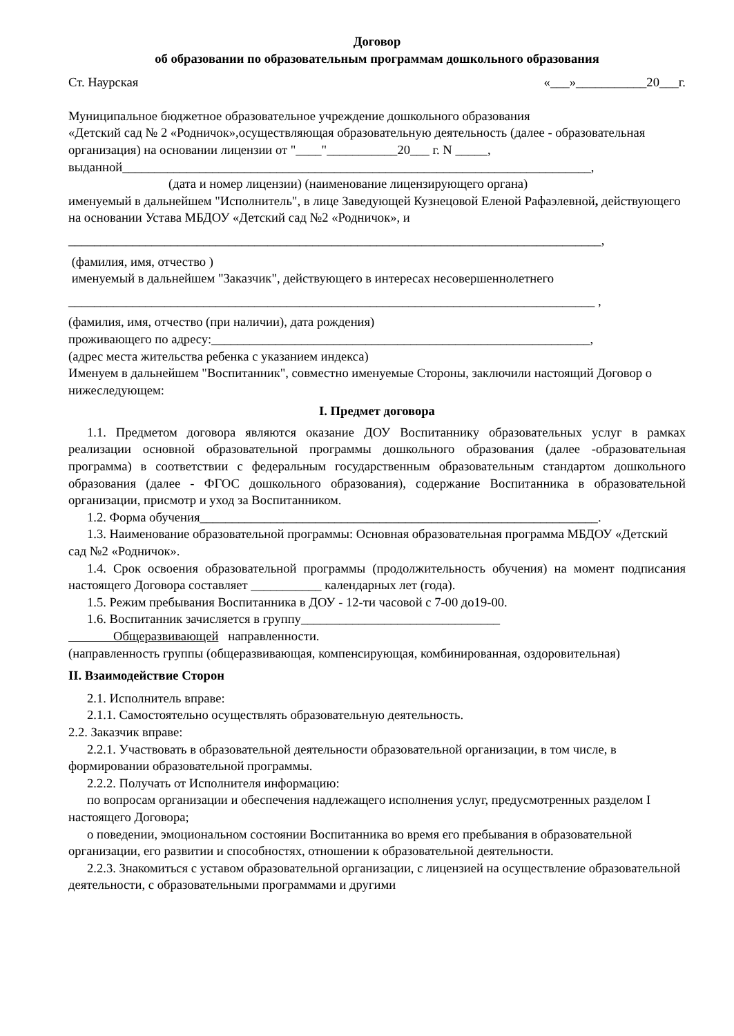Договор
об образовании по образовательным программам дошкольного образования
Ст. Наурская «___»___________20___г.
Муниципальное бюджетное образовательное учреждение дошкольного образования
«Детский сад № 2 «Родничок»,осуществляющая образовательную деятельность (далее - образовательная организация) на основании лицензии от "____"___________20___ г. N _____,
выданной_________________________________________________________________________,
(дата и номер лицензии) (наименование лицензирующего органа)
именуемый в дальнейшем "Исполнитель", в лице Заведующей Кузнецовой Еленой Рафаэлевной, действующего на основании Устава МБДОУ «Детский сад №2 «Родничок», и
___________________________________________________________________________________,
(фамилия, имя, отчество )
именуемый в дальнейшем "Заказчик", действующего в интересах несовершеннолетнего
__________________________________________________________________________________ ,
(фамилия, имя, отчество (при наличии), дата рождения)
проживающего по адресу:___________________________________________________________,
(адрес места жительства ребенка с указанием индекса)
Именуем в дальнейшем "Воспитанник", совместно именуемые Стороны, заключили настоящий Договор о нижеследующем:
I. Предмет договора
1.1. Предметом договора являются оказание ДОУ Воспитаннику образовательных услуг в рамках реализации основной образовательной программы дошкольного образования (далее -образовательная программа) в соответствии с федеральным государственным образовательным стандартом дошкольного образования (далее - ФГОС дошкольного образования), содержание Воспитанника в образовательной организации, присмотр и уход за Воспитанником.
1.2. Форма обучения______________________________________________________________.
1.3. Наименование образовательной программы: Основная образовательная программа МБДОУ «Детский сад №2 «Родничок».
1.4. Срок освоения образовательной программы (продолжительность обучения) на момент подписания настоящего Договора составляет ___________ календарных лет (года).
1.5. Режим пребывания Воспитанника в ДОУ - 12-ти часовой с 7-00 до19-00.
1.6. Воспитанник зачисляется в группу_______________________________
Общеразвивающей направленности.
(направленность группы (общеразвивающая, компенсирующая, комбинированная, оздоровительная)
II. Взаимодействие Сторон
2.1. Исполнитель вправе:
2.1.1. Самостоятельно осуществлять образовательную деятельность.
2.2. Заказчик вправе:
2.2.1. Участвовать в образовательной деятельности образовательной организации, в том числе, в формировании образовательной программы.
2.2.2. Получать от Исполнителя информацию:
по вопросам организации и обеспечения надлежащего исполнения услуг, предусмотренных разделом I настоящего Договора;
о поведении, эмоциональном состоянии Воспитанника во время его пребывания в образовательной организации, его развитии и способностях, отношении к образовательной деятельности.
2.2.3. Знакомиться с уставом образовательной организации, с лицензией на осуществление образовательной деятельности, с образовательными программами и другими